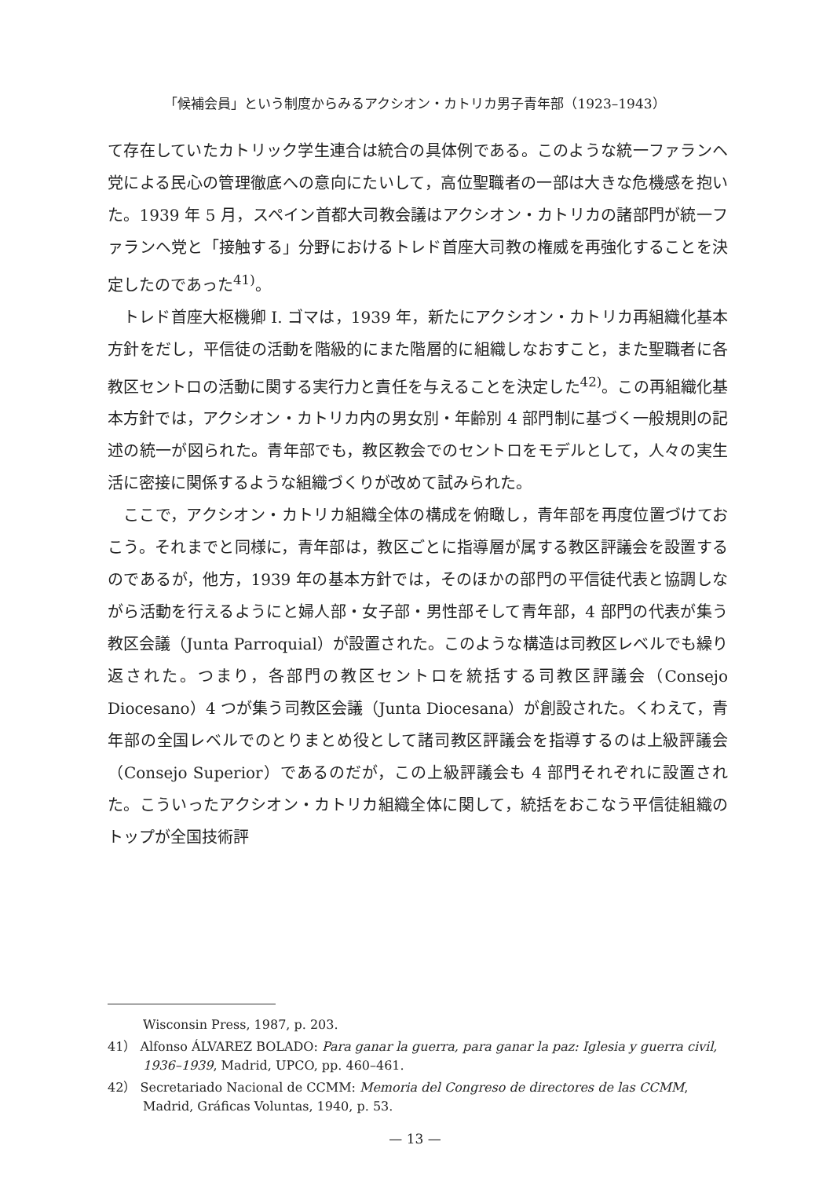「候補会員」という制度からみるアクシオン・カトリカ男子青年部（1923–1943）
て存在していたカトリック学生連合は統合の具体例である。このような統一ファランヘ党による民心の管理徹底への意向にたいして，高位聖職者の一部は大きな危機感を抱いた。1939 年 5 月，スペイン首都大司教会議はアクシオン・カトリカの諸部門が統一ファランヘ党と「接触する」分野におけるトレド首座大司教の権威を再強化することを決定したのであった<sup>41)</sup>。
トレド首座大枢機卿 I. ゴマは，1939 年，新たにアクシオン・カトリカ再組織化基本方針をだし，平信徒の活動を階級的にまた階層的に組織しなおすこと，また聖職者に各教区セントロの活動に関する実行力と責任を与えることを決定した<sup>42)</sup>。この再組織化基本方針では，アクシオン・カトリカ内の男女別・年齢別 4 部門制に基づく一般規則の記述の統一が図られた。青年部でも，教区教会でのセントロをモデルとして，人々の実生活に密接に関係するような組織づくりが改めて試みられた。
ここで，アクシオン・カトリカ組織全体の構成を俯瞰し，青年部を再度位置づけておこう。それまでと同様に，青年部は，教区ごとに指導層が属する教区評議会を設置するのであるが，他方，1939 年の基本方針では，そのほかの部門の平信徒代表と協調しながら活動を行えるようにと婦人部・女子部・男性部そして青年部，4 部門の代表が集う教区会議（Junta Parroquial）が設置された。このような構造は司教区レベルでも繰り返された。つまり，各部門の教区セントロを統括する司教区評議会（Consejo Diocesano）4 つが集う司教区会議（Junta Diocesana）が創設された。くわえて，青年部の全国レベルでのとりまとめ役として諸司教区評議会を指導するのは上級評議会（Consejo Superior）であるのだが，この上級評議会も 4 部門それぞれに設置された。こういったアクシオン・カトリカ組織全体に関して，統括をおこなう平信徒組織のトップが全国技術評
Wisconsin Press, 1987, p. 203.
41） Alfonso ÁLVAREZ BOLADO: Para ganar la guerra, para ganar la paz: Iglesia y guerra civil, 1936–1939, Madrid, UPCO, pp. 460–461.
42） Secretariado Nacional de CCMM: Memoria del Congreso de directores de las CCMM, Madrid, Gráficas Voluntas, 1940, p. 53.
— 13 —